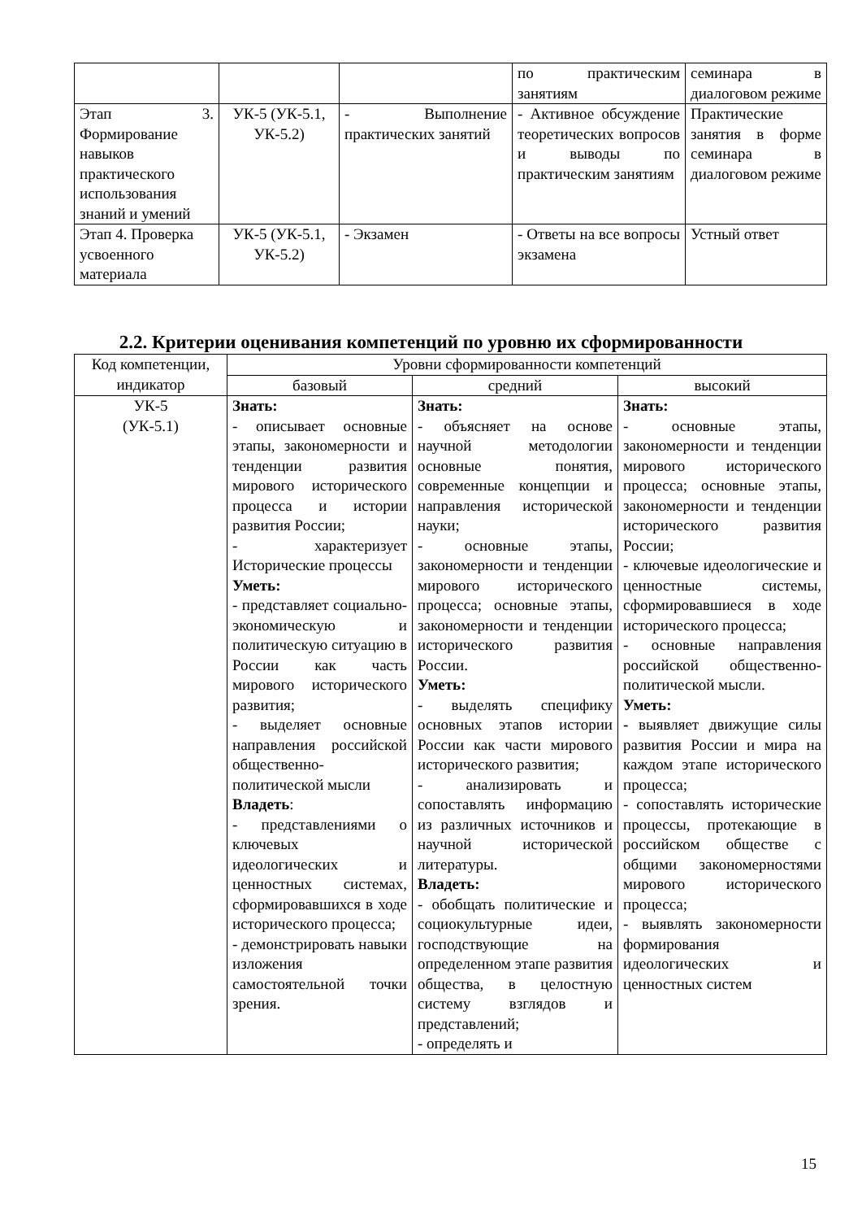| | | | по практическим занятиям | семинара в диалоговом режиме |
| Этап 3. Формирование навыков практического использования знаний и умений | УК-5 (УК-5.1, УК-5.2) | - Выполнение практических занятий | - Активное обсуждение теоретических вопросов и выводы по практическим занятиям | Практические занятия в форме семинара в диалоговом режиме |
| Этап 4. Проверка усвоенного материала | УК-5 (УК-5.1, УК-5.2) | - Экзамен | - Ответы на все вопросы экзамена | Устный ответ |
2.2. Критерии оценивания компетенций по уровню их сформированности
| Код компетенции, индикатор | Уровни сформированности компетенций | | |
| --- | --- | --- | --- |
| | базовый | средний | высокий |
| УК-5 (УК-5.1) | Знать: - описывает основные этапы, закономерности и тенденции развития мирового исторического процесса и истории развития России; - характеризует Исторические процессы Уметь: - представляет социально-экономическую и политическую ситуацию в России как часть мирового исторического развития; - выделяет основные направления российской общественно-политической мысли Владеть : - представлениями о ключевых идеологических и ценностных системах, сформировавшихся в ходе исторического процесса; - демонстрировать навыки изложения самостоятельной точки зрения. | Знать: - объясняет на основе научной методологии основные понятия, современные концепции и направления исторической науки; - основные этапы, закономерности и тенденции мирового исторического процесса; основные этапы, закономерности и тенденции исторического развития России. Уметь: - выделять специфику основных этапов истории России как части мирового исторического развития; - анализировать и сопоставлять информацию из различных источников и научной исторической литературы. Владеть: - обобщать политические и социокультурные идеи, господствующие на определенном этапе развития общества, в целостную систему взглядов и представлений; - определять и | Знать: - основные этапы, закономерности и тенденции мирового исторического процесса; основные этапы, закономерности и тенденции исторического развития России; - ключевые идеологические и ценностные системы, сформировавшиеся в ходе исторического процесса; - основные направления российской общественно-политической мысли. Уметь: - выявляет движущие силы развития России и мира на каждом этапе исторического процесса; - сопоставлять исторические процессы, протекающие в российском обществе с общими закономерностями мирового исторического процесса; - выявлять закономерности формирования идеологических и ценностных систем |
15